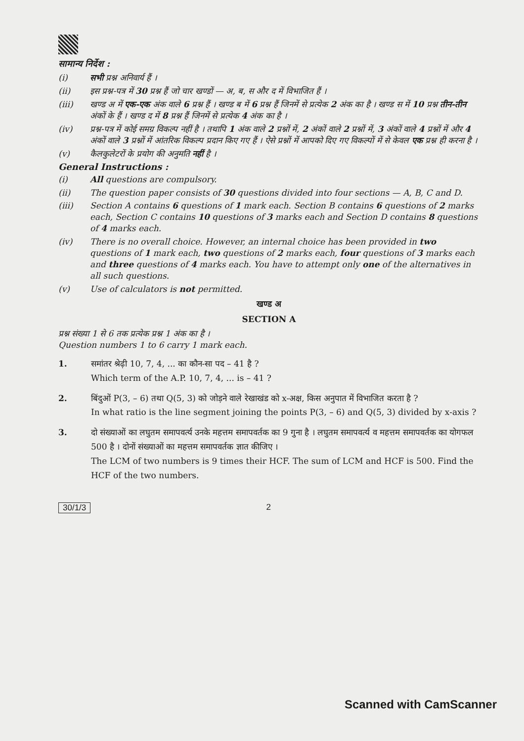सामान्य निर्देश :
(i) सभी प्रश्न अनिवार्य हैं ।
(ii) इस प्रश्न-पत्र में 30 प्रश्न हैं जो चार खण्डों — अ, ब, स और द में विभाजित हैं ।
(iii) खण्ड अ में एक-एक अंक वाले 6 प्रश्न हैं । खण्ड ब में 6 प्रश्न हैं जिनमें से प्रत्येक 2 अंक का है । खण्ड स में 10 प्रश्न तीन-तीन अंकों के हैं । खण्ड द में 8 प्रश्न हैं जिनमें से प्रत्येक 4 अंक का है ।
(iv) प्रश्न-पत्र में कोई समग्र विकल्प नहीं है । तथापि 1 अंक वाले 2 प्रश्नों में, 2 अंकों वाले 2 प्रश्नों में, 3 अंकों वाले 4 प्रश्नों में और 4 अंकों वाले 3 प्रश्नों में आंतरिक विकल्प प्रदान किए गए हैं । ऐसे प्रश्नों में आपको दिए गए विकल्पों में से केवल एक प्रश्न ही करना है ।
(v) कैलकुलेटरों के प्रयोग की अनुमति नहीं है ।
General Instructions :
(i) All questions are compulsory.
(ii) The question paper consists of 30 questions divided into four sections — A, B, C and D.
(iii) Section A contains 6 questions of 1 mark each. Section B contains 6 questions of 2 marks each, Section C contains 10 questions of 3 marks each and Section D contains 8 questions of 4 marks each.
(iv) There is no overall choice. However, an internal choice has been provided in two questions of 1 mark each, two questions of 2 marks each, four questions of 3 marks each and three questions of 4 marks each. You have to attempt only one of the alternatives in all such questions.
(v) Use of calculators is not permitted.
खण्ड अ
SECTION A
प्रश्न संख्या 1 से 6 तक प्रत्येक प्रश्न 1 अंक का है ।
Question numbers 1 to 6 carry 1 mark each.
1. समांतर श्रेढ़ी 10, 7, 4, ... का कौन-सा पद – 41 है ?
Which term of the A.P. 10, 7, 4, ... is – 41 ?
2. बिंदुओं P(3, – 6) तथा Q(5, 3) को जोड़ने वाले रेखाखंड को x-अक्ष, किस अनुपात में विभाजित करता है ?
In what ratio is the line segment joining the points P(3, – 6) and Q(5, 3) divided by x-axis ?
3. दो संख्याओं का लघुतम समापवर्त्य उनके महत्तम समापवर्तक का 9 गुना है । लघुतम समापवर्त्य व महत्तम समापवर्तक का योगफल 500 है । दोनों संख्याओं का महत्तम समापवर्तक ज्ञात कीजिए ।
The LCM of two numbers is 9 times their HCF. The sum of LCM and HCF is 500. Find the HCF of the two numbers.
30/1/3 2
Scanned with CamScanner